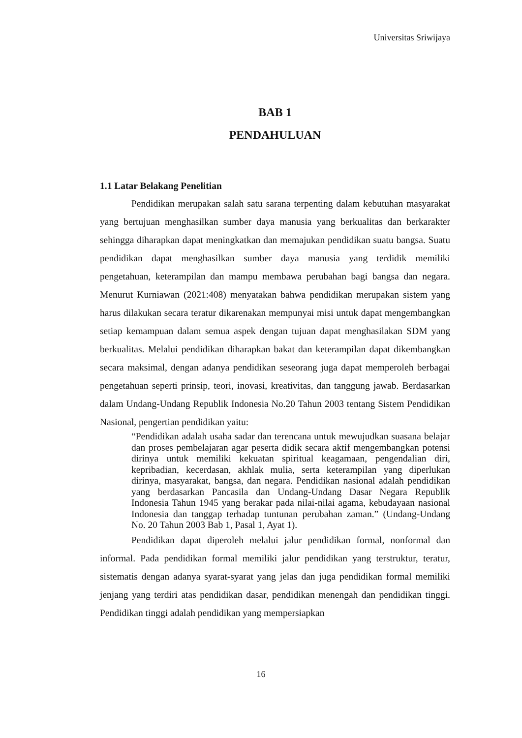Universitas Sriwijaya
BAB 1
PENDAHULUAN
1.1 Latar Belakang Penelitian
Pendidikan merupakan salah satu sarana terpenting dalam kebutuhan masyarakat yang bertujuan menghasilkan sumber daya manusia yang berkualitas dan berkarakter sehingga diharapkan dapat meningkatkan dan memajukan pendidikan suatu bangsa. Suatu pendidikan dapat menghasilkan sumber daya manusia yang terdidik memiliki pengetahuan, keterampilan dan mampu membawa perubahan bagi bangsa dan negara. Menurut Kurniawan (2021:408) menyatakan bahwa pendidikan merupakan sistem yang harus dilakukan secara teratur dikarenakan mempunyai misi untuk dapat mengembangkan setiap kemampuan dalam semua aspek dengan tujuan dapat menghasilakan SDM yang berkualitas. Melalui pendidikan diharapkan bakat dan keterampilan dapat dikembangkan secara maksimal, dengan adanya pendidikan seseorang juga dapat memperoleh berbagai pengetahuan seperti prinsip, teori, inovasi, kreativitas, dan tanggung jawab. Berdasarkan dalam Undang-Undang Republik Indonesia No.20 Tahun 2003 tentang Sistem Pendidikan Nasional, pengertian pendidikan yaitu:
“Pendidikan adalah usaha sadar dan terencana untuk mewujudkan suasana belajar dan proses pembelajaran agar peserta didik secara aktif mengembangkan potensi dirinya untuk memiliki kekuatan spiritual keagamaan, pengendalian diri, kepribadian, kecerdasan, akhlak mulia, serta keterampilan yang diperlukan dirinya, masyarakat, bangsa, dan negara. Pendidikan nasional adalah pendidikan yang berdasarkan Pancasila dan Undang-Undang Dasar Negara Republik Indonesia Tahun 1945 yang berakar pada nilai-nilai agama, kebudayaan nasional Indonesia dan tanggap terhadap tuntunan perubahan zaman.” (Undang-Undang No. 20 Tahun 2003 Bab 1, Pasal 1, Ayat 1).
Pendidikan dapat diperoleh melalui jalur pendidikan formal, nonformal dan informal. Pada pendidikan formal memiliki jalur pendidikan yang terstruktur, teratur, sistematis dengan adanya syarat-syarat yang jelas dan juga pendidikan formal memiliki jenjang yang terdiri atas pendidikan dasar, pendidikan menengah dan pendidikan tinggi. Pendidikan tinggi adalah pendidikan yang mempersiapkan
16